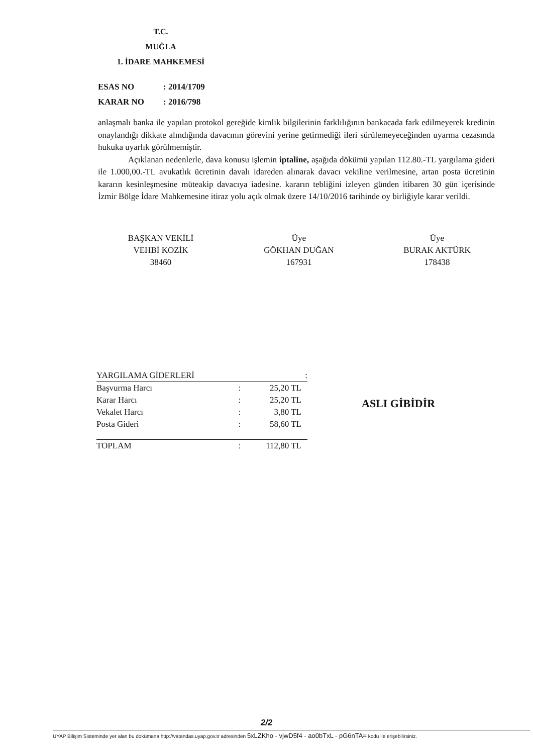T.C.
MUĞLA
1. İDARE MAHKEMESİ
ESAS NO: 2014/1709
KARAR NO: 2016/798
anlaşmalı banka ile yapılan protokol gereğide kimlik bilgilerinin farklılığının bankacada fark edilmeyerek kredinin onaylandığı dikkate alındığında davacının görevini yerine getirmediği ileri sürülemeyeceğinden uyarma cezasında hukuka uyarlık görülmemiştir.
Açıklanan nedenlerle, dava konusu işlemin iptaline, aşağıda dökümü yapılan 112.80.-TL yargılama gideri ile 1.000,00.-TL avukatlık ücretinin davalı idareden alınarak davacı vekiline verilmesine, artan posta ücretinin kararın kesinleşmesine müteakip davacıya iadesine. kararın tebliğini izleyen günden itibaren 30 gün içerisinde İzmir Bölge İdare Mahkemesine itiraz yolu açık olmak üzere 14/10/2016 tarihinde oy birliğiyle karar verildi.
BAŞKAN VEKİLİ
VEHBİ KOZİK
38460
Üye
GÖKHAN DUĞAN
167931
Üye
BURAK AKTÜRK
178438
| YARGILAMA GİDERLERİ | | : |
| --- | --- | --- |
| Başvurma Harcı | : | 25,20 TL |
| Karar Harcı | : | 25,20 TL |
| Vekalet Harcı | : | 3,80 TL |
| Posta Gideri | : | 58,60 TL |
| TOPLAM | : | 112,80 TL |
ASLI GİBİDİR
2/2
UYAP Bilişim Sisteminde yer alan bu dokümana http://vatandas.uyap.gov.tr adresinden 5xLZKho - vjwD5f4 - ao0bTxL - pG6nTA= kodu ile erişebilirsiniz.